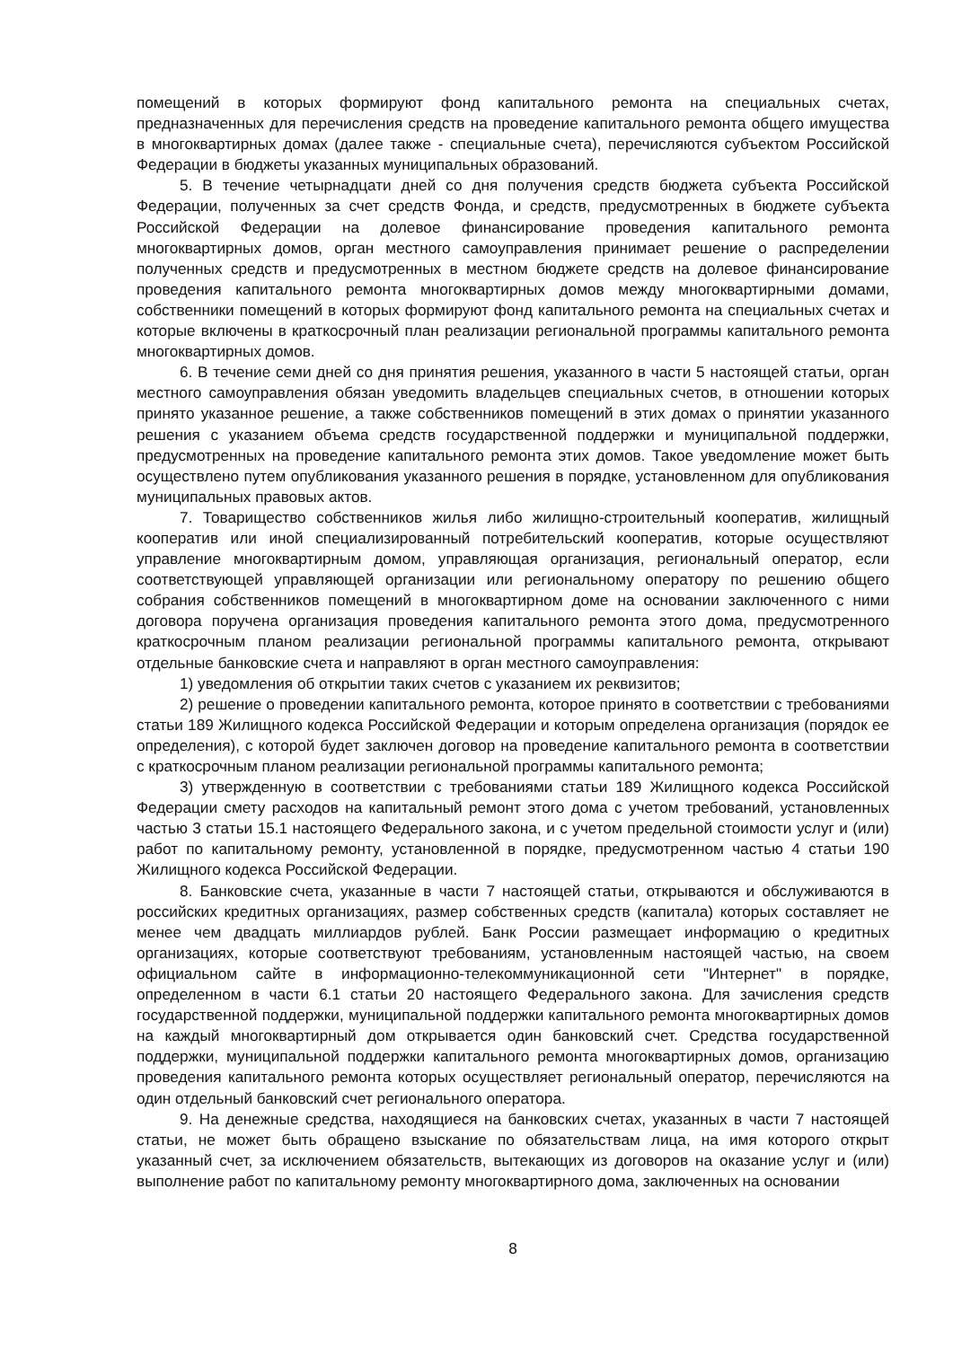помещений в которых формируют фонд капитального ремонта на специальных счетах, предназначенных для перечисления средств на проведение капитального ремонта общего имущества в многоквартирных домах (далее также - специальные счета), перечисляются субъектом Российской Федерации в бюджеты указанных муниципальных образований.
5. В течение четырнадцати дней со дня получения средств бюджета субъекта Российской Федерации, полученных за счет средств Фонда, и средств, предусмотренных в бюджете субъекта Российской Федерации на долевое финансирование проведения капитального ремонта многоквартирных домов, орган местного самоуправления принимает решение о распределении полученных средств и предусмотренных в местном бюджете средств на долевое финансирование проведения капитального ремонта многоквартирных домов между многоквартирными домами, собственники помещений в которых формируют фонд капитального ремонта на специальных счетах и которые включены в краткосрочный план реализации региональной программы капитального ремонта многоквартирных домов.
6. В течение семи дней со дня принятия решения, указанного в части 5 настоящей статьи, орган местного самоуправления обязан уведомить владельцев специальных счетов, в отношении которых принято указанное решение, а также собственников помещений в этих домах о принятии указанного решения с указанием объема средств государственной поддержки и муниципальной поддержки, предусмотренных на проведение капитального ремонта этих домов. Такое уведомление может быть осуществлено путем опубликования указанного решения в порядке, установленном для опубликования муниципальных правовых актов.
7. Товарищество собственников жилья либо жилищно-строительный кооператив, жилищный кооператив или иной специализированный потребительский кооператив, которые осуществляют управление многоквартирным домом, управляющая организация, региональный оператор, если соответствующей управляющей организации или региональному оператору по решению общего собрания собственников помещений в многоквартирном доме на основании заключенного с ними договора поручена организация проведения капитального ремонта этого дома, предусмотренного краткосрочным планом реализации региональной программы капитального ремонта, открывают отдельные банковские счета и направляют в орган местного самоуправления:
1) уведомления об открытии таких счетов с указанием их реквизитов;
2) решение о проведении капитального ремонта, которое принято в соответствии с требованиями статьи 189 Жилищного кодекса Российской Федерации и которым определена организация (порядок ее определения), с которой будет заключен договор на проведение капитального ремонта в соответствии с краткосрочным планом реализации региональной программы капитального ремонта;
3) утвержденную в соответствии с требованиями статьи 189 Жилищного кодекса Российской Федерации смету расходов на капитальный ремонт этого дома с учетом требований, установленных частью 3 статьи 15.1 настоящего Федерального закона, и с учетом предельной стоимости услуг и (или) работ по капитальному ремонту, установленной в порядке, предусмотренном частью 4 статьи 190 Жилищного кодекса Российской Федерации.
8. Банковские счета, указанные в части 7 настоящей статьи, открываются и обслуживаются в российских кредитных организациях, размер собственных средств (капитала) которых составляет не менее чем двадцать миллиардов рублей. Банк России размещает информацию о кредитных организациях, которые соответствуют требованиям, установленным настоящей частью, на своем официальном сайте в информационно-телекоммуникационной сети "Интернет" в порядке, определенном в части 6.1 статьи 20 настоящего Федерального закона. Для зачисления средств государственной поддержки, муниципальной поддержки капитального ремонта многоквартирных домов на каждый многоквартирный дом открывается один банковский счет. Средства государственной поддержки, муниципальной поддержки капитального ремонта многоквартирных домов, организацию проведения капитального ремонта которых осуществляет региональный оператор, перечисляются на один отдельный банковский счет регионального оператора.
9. На денежные средства, находящиеся на банковских счетах, указанных в части 7 настоящей статьи, не может быть обращено взыскание по обязательствам лица, на имя которого открыт указанный счет, за исключением обязательств, вытекающих из договоров на оказание услуг и (или) выполнение работ по капитальному ремонту многоквартирного дома, заключенных на основании
8